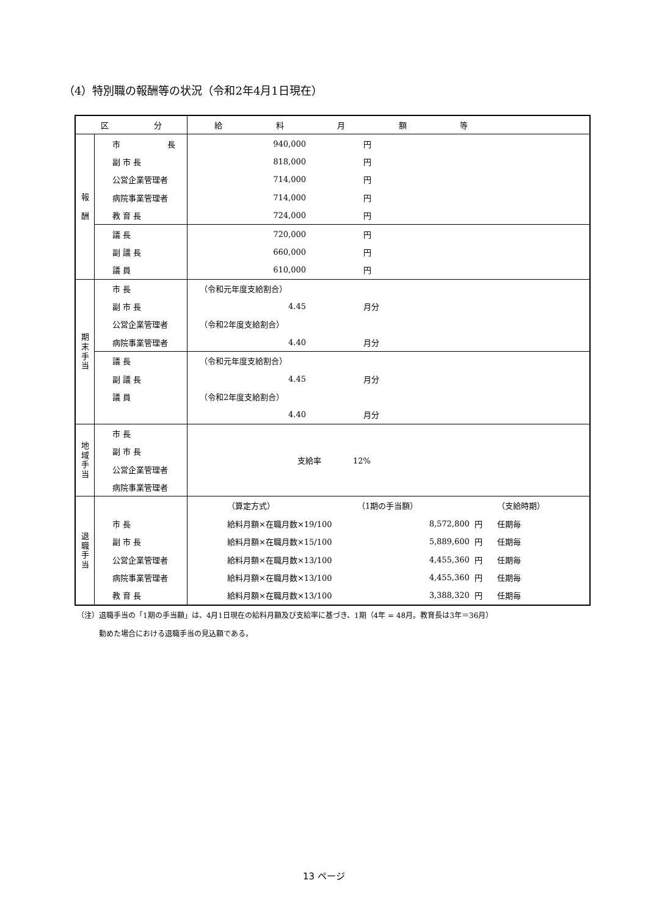（4）特別職の報酬等の状況（令和2年4月1日現在）
| 区 分 | | 給 料 月 額 等 | | | | |
| --- | --- | --- | --- | --- | --- | --- |
| 報 酬 | 市 長 | 940,000 | 円 | | | |
| | 副 市 長 | 818,000 | 円 | | | |
| | 公営企業管理者 | 714,000 | 円 | | | |
| | 病院事業管理者 | 714,000 | 円 | | | |
| | 教 育 長 | 724,000 | 円 | | | |
| | 議 長 | 720,000 | 円 | | | |
| | 副 議 長 | 660,000 | 円 | | | |
| | 議 員 | 610,000 | 円 | | | |
| 期 末 手 当 | 市 長 | （令和元年度支給割合） | | | | |
| | 副 市 長 | 4.45 | 月分 | | | |
| | 公営企業管理者 | （令和2年度支給割合） | | | | |
| | 病院事業管理者 | 4.40 | 月分 | | | |
| | 議 長 | （令和元年度支給割合） | | | | |
| | 副 議 長 | 4.45 | 月分 | | | |
| | 議 員 | （令和2年度支給割合） | | | | |
| | | 4.40 | 月分 | | | |
| 地 域 手 当 | 市 長 | 支給率 12% | | | | |
| | 副 市 長 | | | | | |
| | 公営企業管理者 | | | | | |
| | 病院事業管理者 | | | | | |
| 退 職 手 当 | | （算定方式） | | （1期の手当額） | | （支給時期） |
| | 市 長 | 給料月額×在職月数×19/100 | | 8,572,800 | 円 | 任期毎 |
| | 副 市 長 | 給料月額×在職月数×15/100 | | 5,889,600 | 円 | 任期毎 |
| | 公営企業管理者 | 給料月額×在職月数×13/100 | | 4,455,360 | 円 | 任期毎 |
| | 病院事業管理者 | 給料月額×在職月数×13/100 | | 4,455,360 | 円 | 任期毎 |
| | 教 育 長 | 給料月額×在職月数×13/100 | | 3,388,320 | 円 | 任期毎 |
（注）退職手当の「1期の手当額」は、4月1日現在の給料月額及び支給率に基づき、1期（4年 = 48月。教育長は3年＝36月）
勤めた場合における退職手当の見込額である。
13 ページ